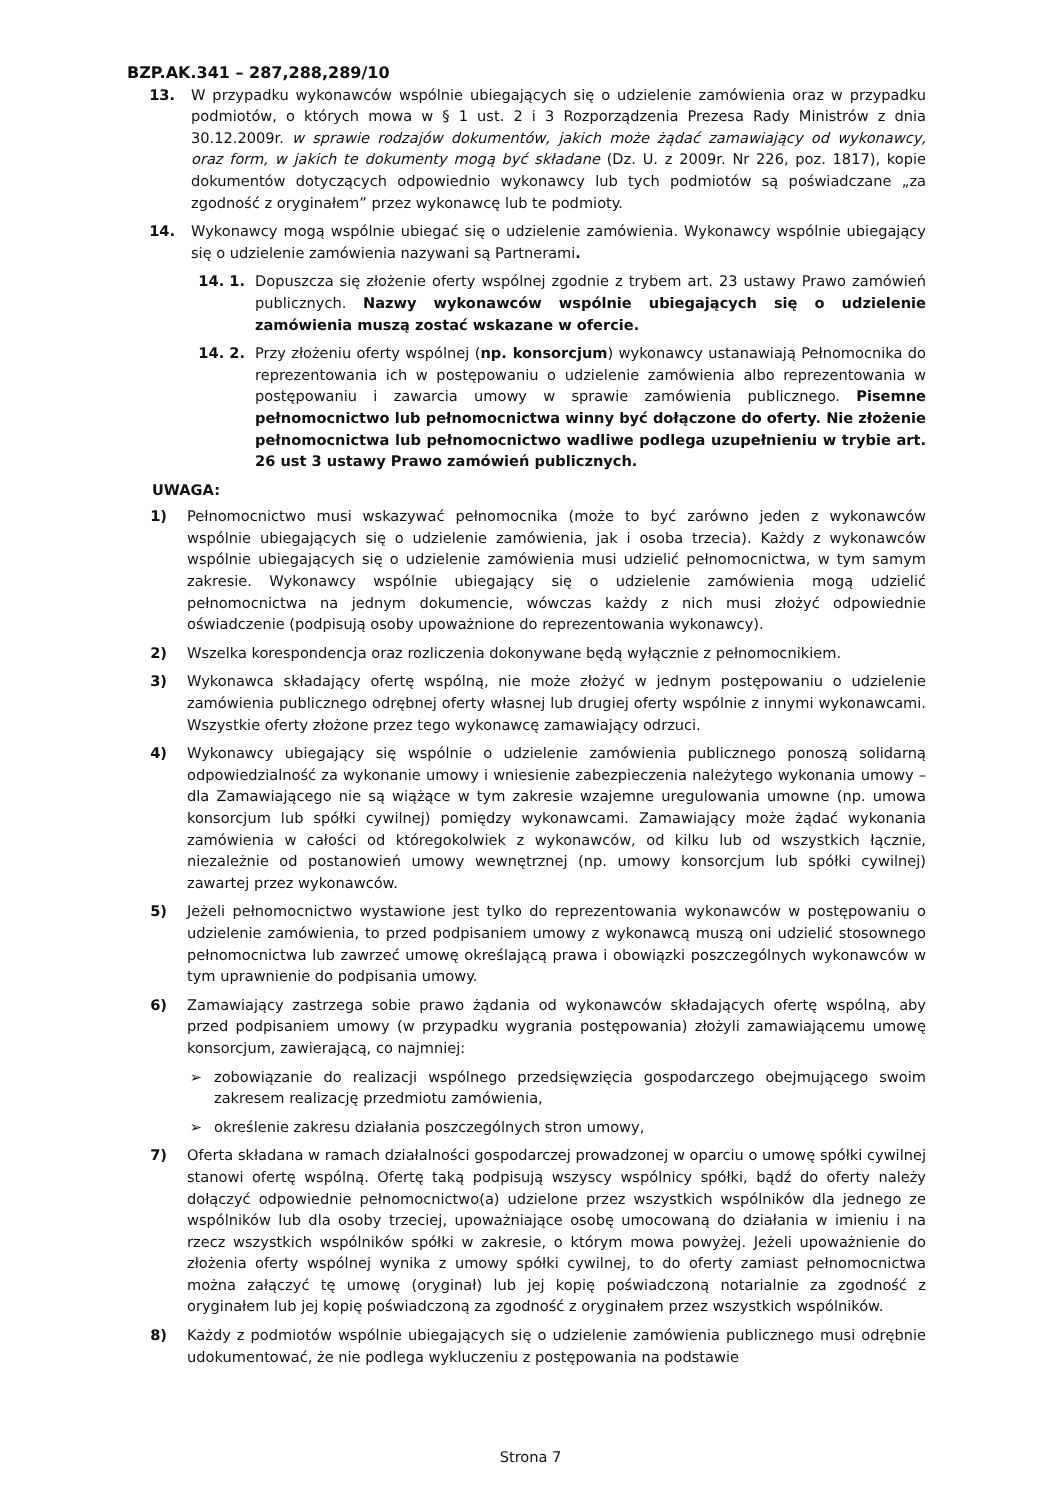BZP.AK.341 – 287,288,289/10
13. W przypadku wykonawców wspólnie ubiegających się o udzielenie zamówienia oraz w przypadku podmiotów, o których mowa w § 1 ust. 2 i 3 Rozporządzenia Prezesa Rady Ministrów z dnia 30.12.2009r. w sprawie rodzajów dokumentów, jakich może żądać zamawiający od wykonawcy, oraz form, w jakich te dokumenty mogą być składane (Dz. U. z 2009r. Nr 226, poz. 1817), kopie dokumentów dotyczących odpowiednio wykonawcy lub tych podmiotów są poświadczane „za zgodność z oryginałem” przez wykonawcę lub te podmioty.
14. Wykonawcy mogą wspólnie ubiegać się o udzielenie zamówienia. Wykonawcy wspólnie ubiegający się o udzielenie zamówienia nazywani są Partnerami.
14. 1.
Dopuszcza się złożenie oferty wspólnej zgodnie z trybem art. 23 ustawy Prawo zamówień publicznych. Nazwy wykonawców wspólnie ubiegających się o udzielenie zamówienia muszą zostać wskazane w ofercie.
14. 2.
Przy złożeniu oferty wspólnej (np. konsorcjum) wykonawcy ustanawiają Pełnomocnika do reprezentowania ich w postępowaniu o udzielenie zamówienia albo reprezentowania w postępowaniu i zawarcia umowy w sprawie zamówienia publicznego. Pisemne pełnomocnictwo lub pełnomocnictwa winny być dołączone do oferty. Nie złożenie pełnomocnictwa lub pełnomocnictwo wadliwe podlega uzupełnieniu w trybie art. 26 ust 3 ustawy Prawo zamówień publicznych.
UWAGA:
1) Pełnomocnictwo musi wskazywać pełnomocnika (może to być zarówno jeden z wykonawców wspólnie ubiegających się o udzielenie zamówienia, jak i osoba trzecia). Każdy z wykonawców wspólnie ubiegających się o udzielenie zamówienia musi udzielić pełnomocnictwa, w tym samym zakresie. Wykonawcy wspólnie ubiegający się o udzielenie zamówienia mogą udzielić pełnomocnictwa na jednym dokumencie, wówczas każdy z nich musi złożyć odpowiednie oświadczenie (podpisują osoby upoważnione do reprezentowania wykonawcy).
2) Wszelka korespondencja oraz rozliczenia dokonywane będą wyłącznie z pełnomocnikiem.
3) Wykonawca składający ofertę wspólną, nie może złożyć w jednym postępowaniu o udzielenie zamówienia publicznego odrębnej oferty własnej lub drugiej oferty wspólnie z innymi wykonawcami. Wszystkie oferty złożone przez tego wykonawcę zamawiający odrzuci.
4) Wykonawcy ubiegający się wspólnie o udzielenie zamówienia publicznego ponoszą solidarną odpowiedzialność za wykonanie umowy i wniesienie zabezpieczenia należytego wykonania umowy – dla Zamawiającego nie są wiążące w tym zakresie wzajemne uregulowania umowne (np. umowa konsorcjum lub spółki cywilnej) pomiędzy wykonawcami. Zamawiający może żądać wykonania zamówienia w całości od któregokolwiek z wykonawców, od kilku lub od wszystkich łącznie, niezależnie od postanowień umowy wewnętrznej (np. umowy konsorcjum lub spółki cywilnej) zawartej przez wykonawców.
5) Jeżeli pełnomocnictwo wystawione jest tylko do reprezentowania wykonawców w postępowaniu o udzielenie zamówienia, to przed podpisaniem umowy z wykonawcą muszą oni udzielić stosownego pełnomocnictwa lub zawrzeć umowę określającą prawa i obowiązki poszczególnych wykonawców w tym uprawnienie do podpisania umowy.
6) Zamawiający zastrzega sobie prawo żądania od wykonawców składających ofertę wspólną, aby przed podpisaniem umowy (w przypadku wygrania postępowania) złożyli zamawiającemu umowę konsorcjum, zawierającą, co najmniej:
➢ zobowiązanie do realizacji wspólnego przedsięwzięcia gospodarczego obejmującego swoim zakresem realizację przedmiotu zamówienia,
➢ określenie zakresu działania poszczególnych stron umowy,
7) Oferta składana w ramach działalności gospodarczej prowadzonej w oparciu o umowę spółki cywilnej stanowi ofertę wspólną. Ofertę taką podpisują wszyscy wspólnicy spółki, bądź do oferty należy dołączyć odpowiednie pełnomocnictwo(a) udzielone przez wszystkich wspólników dla jednego ze wspólników lub dla osoby trzeciej, upoważniające osobę umocowaną do działania w imieniu i na rzecz wszystkich wspólników spółki w zakresie, o którym mowa powyżej. Jeżeli upoważnienie do złożenia oferty wspólnej wynika z umowy spółki cywilnej, to do oferty zamiast pełnomocnictwa można załączyć tę umowę (oryginał) lub jej kopię poświadczoną notarialnie za zgodność z oryginałem lub jej kopię poświadczoną za zgodność z oryginałem przez wszystkich wspólników.
8) Każdy z podmiotów wspólnie ubiegających się o udzielenie zamówienia publicznego musi odrębnie udokumentować, że nie podlega wykluczeniu z postępowania na podstawie
Strona 7